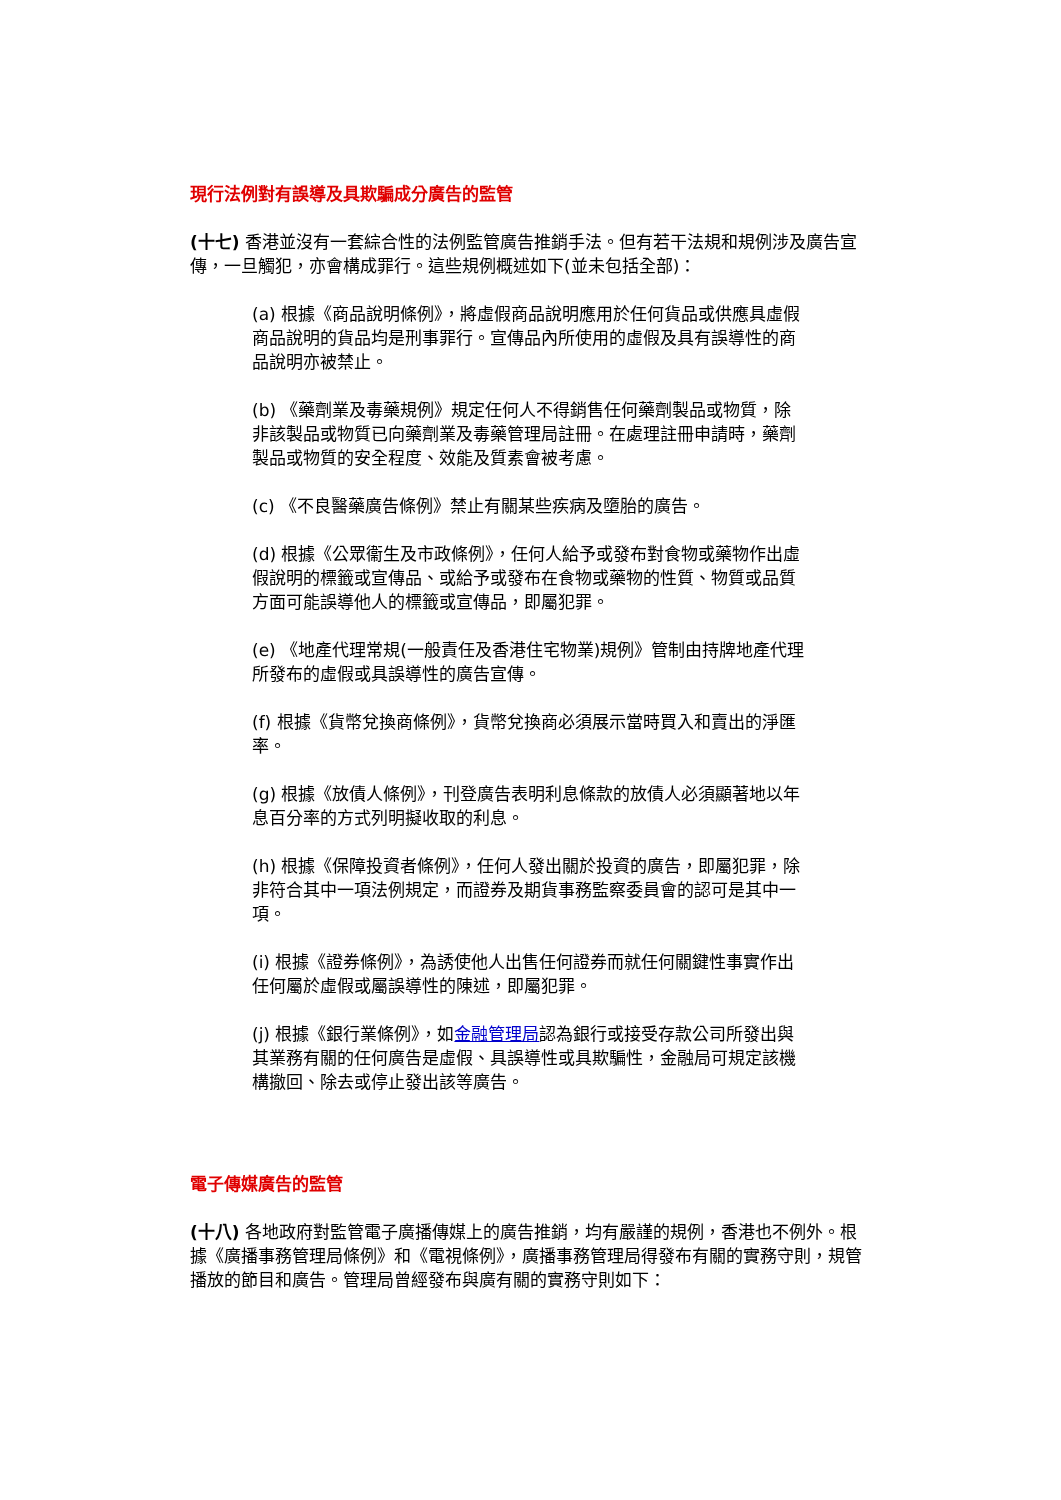現行法例對有誤導及具欺騙成分廣告的監管
(十七) 香港並沒有一套綜合性的法例監管廣告推銷手法。但有若干法規和規例涉及廣告宣傳，一旦觸犯，亦會構成罪行。這些規例概述如下(並未包括全部)：
(a) 根據《商品說明條例》，將虛假商品說明應用於任何貨品或供應具虛假商品說明的貨品均是刑事罪行。宣傳品內所使用的虛假及具有誤導性的商品說明亦被禁止。
(b) 《藥劑業及毒藥規例》規定任何人不得銷售任何藥劑製品或物質，除非該製品或物質已向藥劑業及毒藥管理局註冊。在處理註冊申請時，藥劑製品或物質的安全程度、效能及質素會被考慮。
(c) 《不良醫藥廣告條例》禁止有關某些疾病及墮胎的廣告。
(d) 根據《公眾衞生及市政條例》，任何人給予或發布對食物或藥物作出虛假說明的標籤或宣傳品、或給予或發布在食物或藥物的性質、物質或品質方面可能誤導他人的標籤或宣傳品，即屬犯罪。
(e) 《地產代理常規(一般責任及香港住宅物業)規例》管制由持牌地產代理所發布的虛假或具誤導性的廣告宣傳。
(f) 根據《貨幣兌換商條例》，貨幣兌換商必須展示當時買入和賣出的淨匯率。
(g) 根據《放債人條例》，刊登廣告表明利息條款的放債人必須顯著地以年息百分率的方式列明擬收取的利息。
(h) 根據《保障投資者條例》，任何人發出關於投資的廣告，即屬犯罪，除非符合其中一項法例規定，而證券及期貨事務監察委員會的認可是其中一項。
(i) 根據《證券條例》，為誘使他人出售任何證券而就任何關鍵性事實作出任何屬於虛假或屬誤導性的陳述，即屬犯罪。
(j) 根據《銀行業條例》，如金融管理局認為銀行或接受存款公司所發出與其業務有關的任何廣告是虛假、具誤導性或具欺騙性，金融局可規定該機構撤回、除去或停止發出該等廣告。
電子傳媒廣告的監管
(十八) 各地政府對監管電子廣播傳媒上的廣告推銷，均有嚴謹的規例，香港也不例外。根據《廣播事務管理局條例》和《電視條例》，廣播事務管理局得發布有關的實務守則，規管播放的節目和廣告。管理局曾經發布與廣有關的實務守則如下：